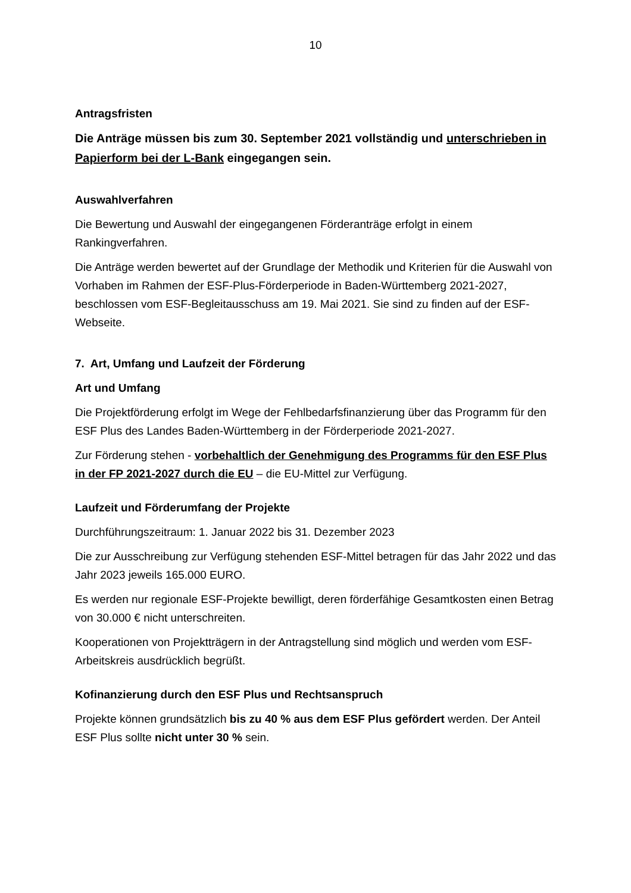10
Antragsfristen
Die Anträge müssen bis zum 30. September 2021 vollständig und unterschrieben in Papierform bei der L-Bank eingegangen sein.
Auswahlverfahren
Die Bewertung und Auswahl der eingegangenen Förderanträge erfolgt in einem Rankingverfahren.
Die Anträge werden bewertet auf der Grundlage der Methodik und Kriterien für die Auswahl von Vorhaben im Rahmen der ESF-Plus-Förderperiode in Baden-Württemberg 2021-2027, beschlossen vom ESF-Begleitausschuss am 19. Mai 2021. Sie sind zu finden auf der ESF-Webseite.
7. Art, Umfang und Laufzeit der Förderung
Art und Umfang
Die Projektförderung erfolgt im Wege der Fehlbedarfsfinanzierung über das Programm für den ESF Plus des Landes Baden-Württemberg in der Förderperiode 2021-2027.
Zur Förderung stehen - vorbehaltlich der Genehmigung des Programms für den ESF Plus in der FP 2021-2027 durch die EU – die EU-Mittel zur Verfügung.
Laufzeit und Förderumfang der Projekte
Durchführungszeitraum: 1. Januar 2022 bis 31. Dezember 2023
Die zur Ausschreibung zur Verfügung stehenden ESF-Mittel betragen für das Jahr 2022 und das Jahr 2023 jeweils 165.000 EURO.
Es werden nur regionale ESF-Projekte bewilligt, deren förderfähige Gesamtkosten einen Betrag von 30.000 € nicht unterschreiten.
Kooperationen von Projektträgern in der Antragstellung sind möglich und werden vom ESF-Arbeitskreis ausdrücklich begrüßt.
Kofinanzierung durch den ESF Plus und Rechtsanspruch
Projekte können grundsätzlich bis zu 40 % aus dem ESF Plus gefördert werden. Der Anteil ESF Plus sollte nicht unter 30 % sein.